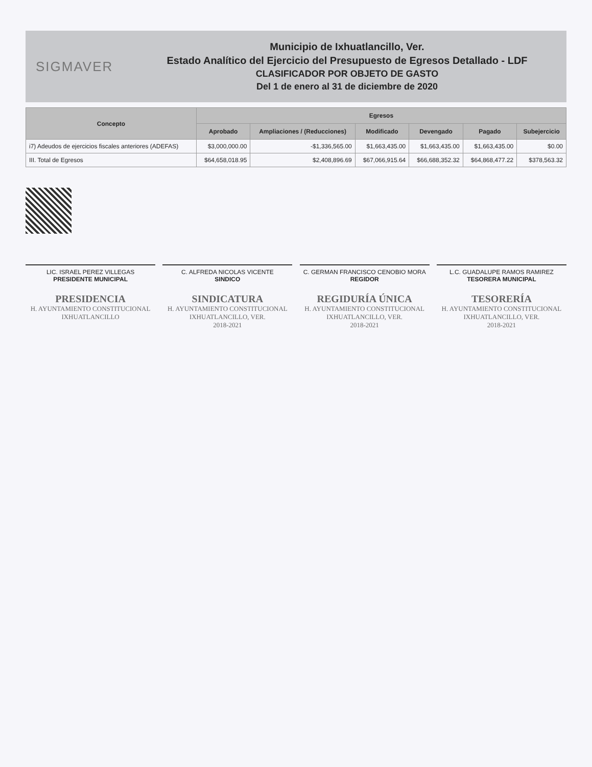SIGMAVER
Municipio de Ixhuatlancillo, Ver.
Estado Analítico del Ejercicio del Presupuesto de Egresos Detallado - LDF
CLASIFICADOR POR OBJETO DE GASTO
Del 1 de enero al 31 de diciembre de 2020
| Concepto | Egresos | | | | | |
| --- | --- | --- | --- | --- | --- | --- |
| | Aprobado | Ampliaciones / (Reducciones) | Modificado | Devengado | Pagado | Subejercicio |
| i7) Adeudos de ejercicios fiscales anteriores (ADEFAS) | $3,000,000.00 | -$1,336,565.00 | $1,663,435.00 | $1,663,435.00 | $1,663,435.00 | $0.00 |
| III. Total de Egresos | $64,658,018.95 | $2,408,896.69 | $67,066,915.64 | $66,688,352.32 | $64,868,477.22 | $378,563.32 |
LIC. ISRAEL PEREZ VILLEGAS
PRESIDENTE MUNICIPAL
PRESIDENCIA
H. AYUNTAMIENTO CONSTITUCIONAL IXHUATLANCILLO
C. ALFREDA NICOLAS VICENTE
SINDICO
SINDICATURA
H. AYUNTAMIENTO CONSTITUCIONAL IXHUATLANCILLO, VER.
2018-2021
C. GERMAN FRANCISCO CENOBIO MORA
REGIDOR
REGIDURÍA ÚNICA
H. AYUNTAMIENTO CONSTITUCIONAL IXHUATLANCILLO, VER.
2018-2021
L.C. GUADALUPE RAMOS RAMIREZ
TESORERA MUNICIPAL
TESORERÍA
H. AYUNTAMIENTO CONSTITUCIONAL IXHUATLANCILLO, VER.
2018-2021